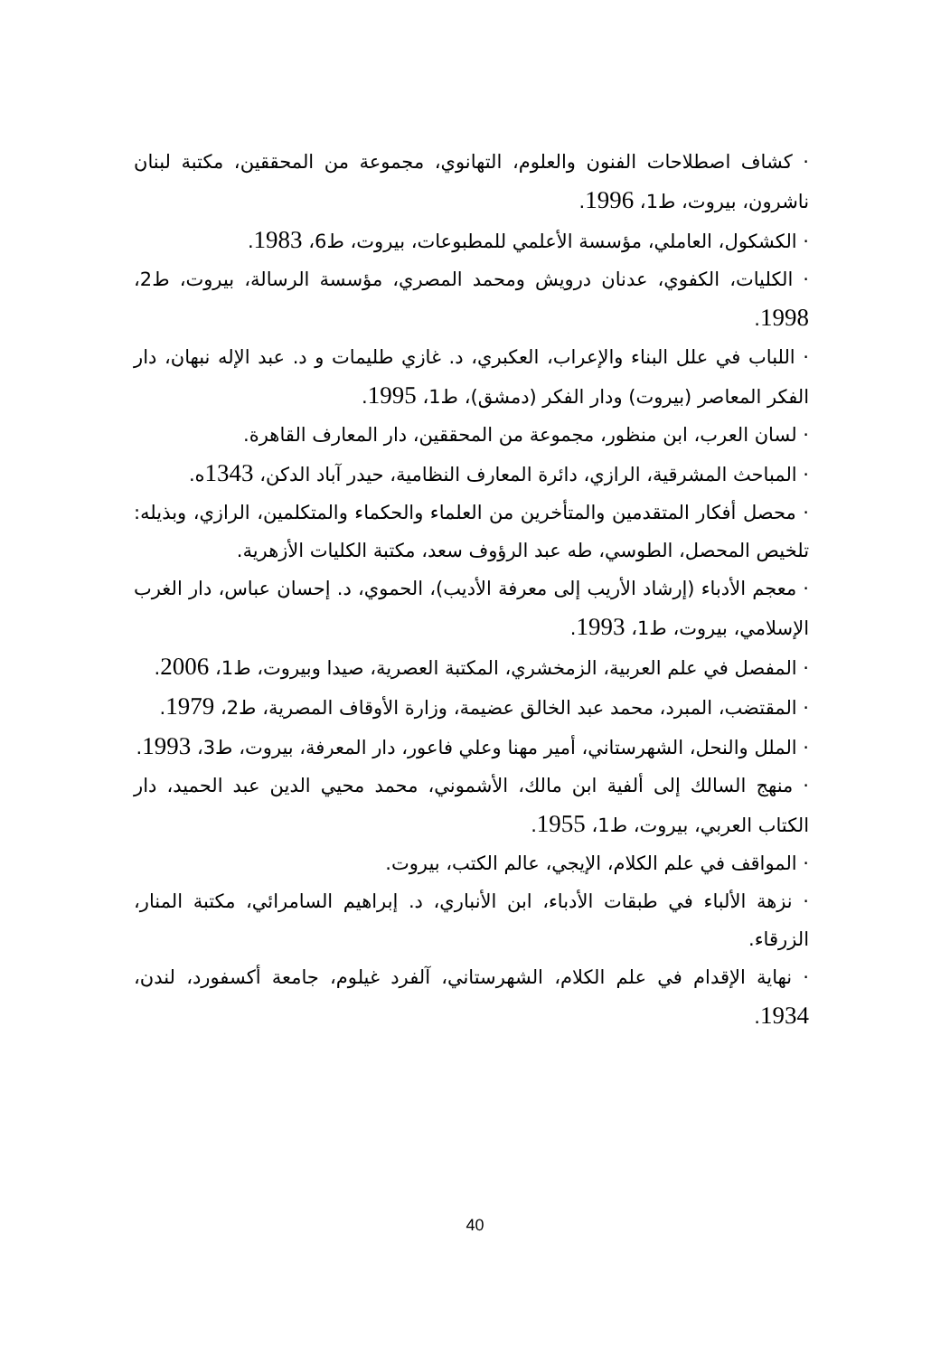· كشاف اصطلاحات الفنون والعلوم، التهانوي، مجموعة من المحققين، مكتبة لبنان ناشرون، بيروت، ط1، 1996.
· الكشكول، العاملي، مؤسسة الأعلمي للمطبوعات، بيروت، ط6، 1983.
· الكليات، الكفوي، عدنان درويش ومحمد المصري، مؤسسة الرسالة، بيروت، ط2، 1998.
· اللباب في علل البناء والإعراب، العكبري، د. غازي طليمات و د. عبد الإله نبهان، دار الفكر المعاصر (بيروت) ودار الفكر (دمشق)، ط1، 1995.
· لسان العرب، ابن منظور، مجموعة من المحققين، دار المعارف القاهرة.
· المباحث المشرقية، الرازي، دائرة المعارف النظامية، حيدر آباد الدكن، 1343ه.
· محصل أفكار المتقدمين والمتأخرين من العلماء والحكماء والمتكلمين، الرازي، وبذيله: تلخيص المحصل، الطوسي، طه عبد الرؤوف سعد، مكتبة الكليات الأزهرية.
· معجم الأدباء (إرشاد الأريب إلى معرفة الأديب)، الحموي، د. إحسان عباس، دار الغرب الإسلامي، بيروت، ط1، 1993.
· المفصل في علم العربية، الزمخشري، المكتبة العصرية، صيدا وبيروت، ط1، 2006.
· المقتضب، المبرد، محمد عبد الخالق عضيمة، وزارة الأوقاف المصرية، ط2، 1979.
· الملل والنحل، الشهرستاني، أمير مهنا وعلي فاعور، دار المعرفة، بيروت، ط3، 1993.
· منهج السالك إلى ألفية ابن مالك، الأشموني، محمد محيي الدين عبد الحميد، دار الكتاب العربي، بيروت، ط1، 1955.
· المواقف في علم الكلام، الإيجي، عالم الكتب، بيروت.
· نزهة الألباء في طبقات الأدباء، ابن الأنباري، د. إبراهيم السامرائي، مكتبة المنار، الزرقاء.
· نهاية الإقدام في علم الكلام، الشهرستاني، آلفرد غيلوم، جامعة أكسفورد، لندن، 1934.
40